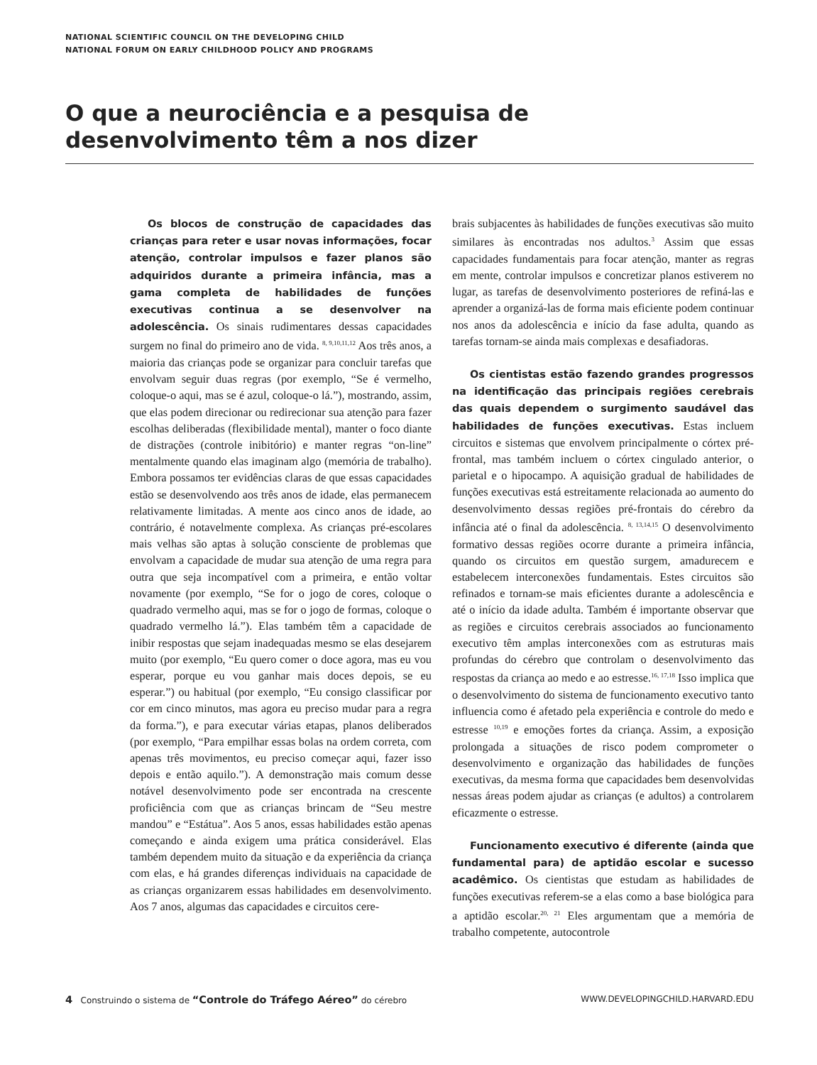NATIONAL SCIENTIFIC COUNCIL ON THE DEVELOPING CHILD
NATIONAL FORUM ON EARLY CHILDHOOD POLICY AND PROGRAMS
O que a neurociência e a pesquisa de desenvolvimento têm a nos dizer
Os blocos de construção de capacidades das crianças para reter e usar novas informações, focar atenção, controlar impulsos e fazer planos são adquiridos durante a primeira infância, mas a gama completa de habilidades de funções executivas continua a se desenvolver na adolescência. Os sinais rudimentares dessas capacidades surgem no final do primeiro ano de vida. <sup>8, 9,10,11,12</sup> Aos três anos, a maioria das crianças pode se organizar para concluir tarefas que envolvam seguir duas regras (por exemplo, “Se é vermelho, coloque-o aqui, mas se é azul, coloque-o lá.”), mostrando, assim, que elas podem direcionar ou redirecionar sua atenção para fazer escolhas deliberadas (flexibilidade mental), manter o foco diante de distrações (controle inibitório) e manter regras “on-line” mentalmente quando elas imaginam algo (memória de trabalho). Embora possamos ter evidências claras de que essas capacidades estão se desenvolvendo aos três anos de idade, elas permanecem relativamente limitadas. A mente aos cinco anos de idade, ao contrário, é notavelmente complexa. As crianças pré-escolares mais velhas são aptas à solução consciente de problemas que envolvam a capacidade de mudar sua atenção de uma regra para outra que seja incompatível com a primeira, e então voltar novamente (por exemplo, “Se for o jogo de cores, coloque o quadrado vermelho aqui, mas se for o jogo de formas, coloque o quadrado vermelho lá.”). Elas também têm a capacidade de inibir respostas que sejam inadequadas mesmo se elas desejarem muito (por exemplo, “Eu quero comer o doce agora, mas eu vou esperar, porque eu vou ganhar mais doces depois, se eu esperar.”) ou habitual (por exemplo, “Eu consigo classificar por cor em cinco minutos, mas agora eu preciso mudar para a regra da forma.”), e para executar várias etapas, planos deliberados (por exemplo, “Para empilhar essas bolas na ordem correta, com apenas três movimentos, eu preciso começar aqui, fazer isso depois e então aquilo.”). A demonstração mais comum desse notável desenvolvimento pode ser encontrada na crescente proficiência com que as crianças brincam de “Seu mestre mandou” e “Estátua”. Aos 5 anos, essas habilidades estão apenas começando e ainda exigem uma prática considerável. Elas também dependem muito da situação e da experiência da criança com elas, e há grandes diferenças individuais na capacidade de as crianças organizarem essas habilidades em desenvolvimento. Aos 7 anos, algumas das capacidades e circuitos cere-
brais subjacentes às habilidades de funções executivas são muito similares às encontradas nos adultos.<sup>3</sup> Assim que essas capacidades fundamentais para focar atenção, manter as regras em mente, controlar impulsos e concretizar planos estiverem no lugar, as tarefas de desenvolvimento posteriores de refiná-las e aprender a organizá-las de forma mais eficiente podem continuar nos anos da adolescência e início da fase adulta, quando as tarefas tornam-se ainda mais complexas e desafiadoras.
Os cientistas estão fazendo grandes progressos na identificação das principais regiões cerebrais das quais dependem o surgimento saudável das habilidades de funções executivas. Estas incluem circuitos e sistemas que envolvem principalmente o córtex pré-frontal, mas também incluem o córtex cingulado anterior, o parietal e o hipocampo. A aquisição gradual de habilidades de funções executivas está estreitamente relacionada ao aumento do desenvolvimento dessas regiões pré-frontais do cérebro da infância até o final da adolescência. <sup>8, 13,14,15</sup> O desenvolvimento formativo dessas regiões ocorre durante a primeira infância, quando os circuitos em questão surgem, amadurecem e estabelecem interconexões fundamentais. Estes circuitos são refinados e tornam-se mais eficientes durante a adolescência e até o início da idade adulta. Também é importante observar que as regiões e circuitos cerebrais associados ao funcionamento executivo têm amplas interconexões com as estruturas mais profundas do cérebro que controlam o desenvolvimento das respostas da criança ao medo e ao estresse.<sup>16, 17,18</sup> Isso implica que o desenvolvimento do sistema de funcionamento executivo tanto influencia como é afetado pela experiência e controle do medo e estresse <sup>10,19</sup> e emoções fortes da criança. Assim, a exposição prolongada a situações de risco podem comprometer o desenvolvimento e organização das habilidades de funções executivas, da mesma forma que capacidades bem desenvolvidas nessas áreas podem ajudar as crianças (e adultos) a controlarem eficazmente o estresse.
Funcionamento executivo é diferente (ainda que fundamental para) de aptidão escolar e sucesso acadêmico. Os cientistas que estudam as habilidades de funções executivas referem-se a elas como a base biológica para a aptidão escolar.<sup>20, 21</sup> Eles argumentam que a memória de trabalho competente, autocontrole
4 Construindo o sistema de “Controle do Tráfego Aéreo” do cérebro WWW.DEVELOPINGCHILD.HARVARD.EDU